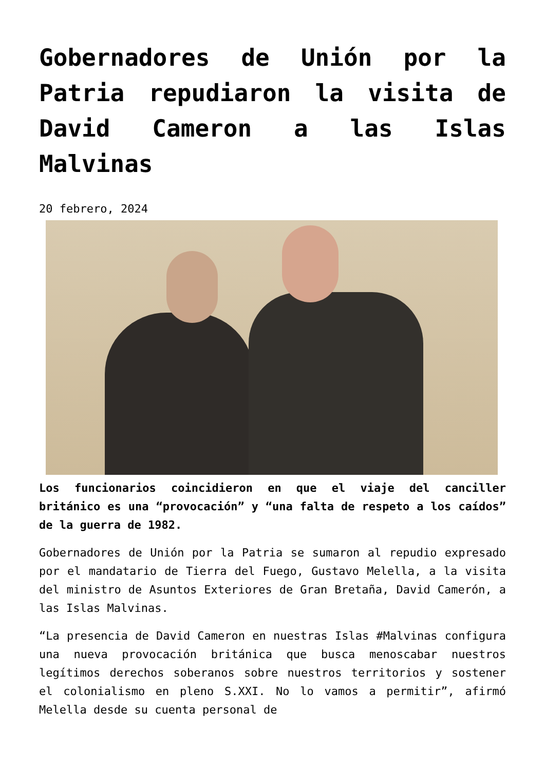Gobernadores de Unión por la Patria repudiaron la visita de David Cameron a las Islas Malvinas
20 febrero, 2024
Los funcionarios coincidieron en que el viaje del canciller británico es una “provocación” y “una falta de respeto a los caídos” de la guerra de 1982.
Gobernadores de Unión por la Patria se sumaron al repudio expresado por el mandatario de Tierra del Fuego, Gustavo Melella, a la visita del ministro de Asuntos Exteriores de Gran Bretaña, David Camerón, a las Islas Malvinas.
“La presencia de David Cameron en nuestras Islas #Malvinas configura una nueva provocación británica que busca menoscabar nuestros legítimos derechos soberanos sobre nuestros territorios y sostener el colonialismo en pleno S.XXI. No lo vamos a permitir”, afirmó Melella desde su cuenta personal de